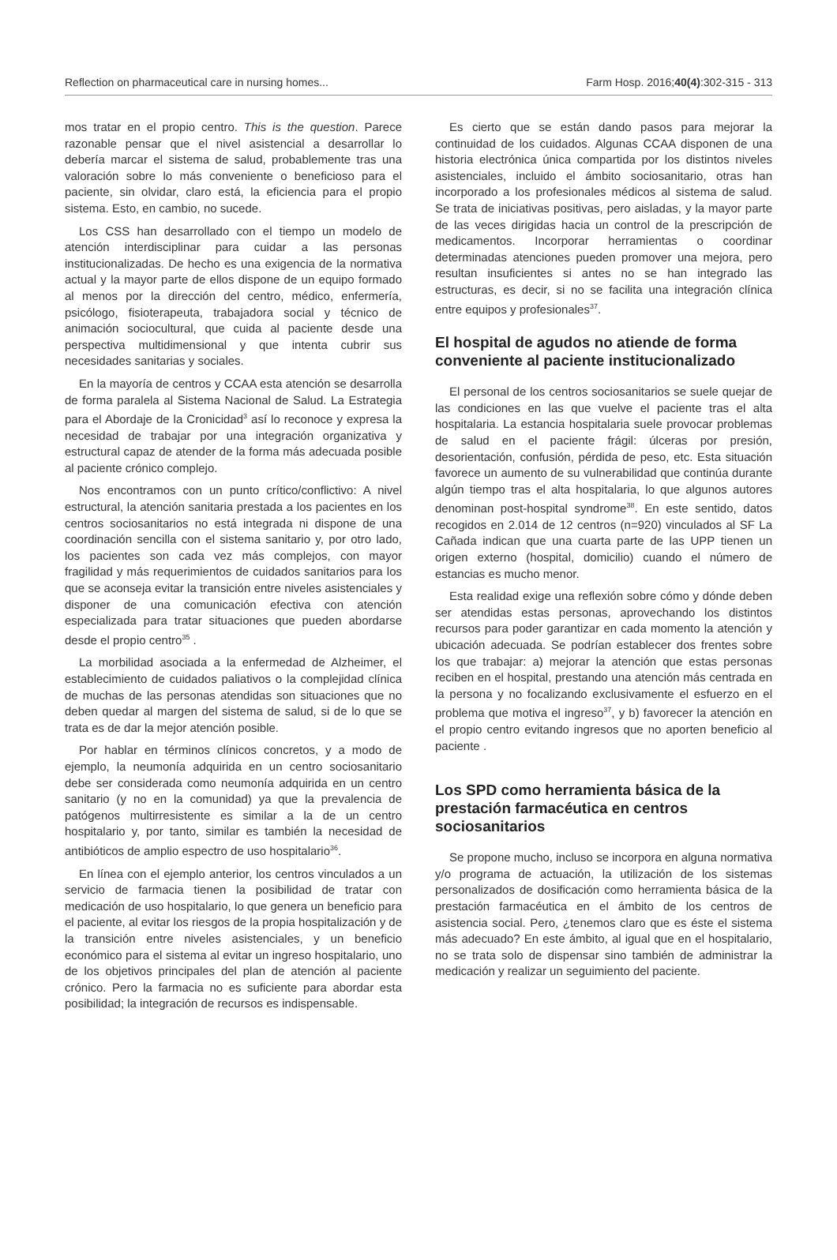Reflection on pharmaceutical care in nursing homes... Farm Hosp. 2016;40(4):302-315 - 313
mos tratar en el propio centro. This is the question. Parece razonable pensar que el nivel asistencial a desarrollar lo debería marcar el sistema de salud, probablemente tras una valoración sobre lo más conveniente o beneficioso para el paciente, sin olvidar, claro está, la eficiencia para el propio sistema. Esto, en cambio, no sucede.
Los CSS han desarrollado con el tiempo un modelo de atención interdisciplinar para cuidar a las personas institucionalizadas. De hecho es una exigencia de la normativa actual y la mayor parte de ellos dispone de un equipo formado al menos por la dirección del centro, médico, enfermería, psicólogo, fisioterapeuta, trabajadora social y técnico de animación sociocultural, que cuida al paciente desde una perspectiva multidimensional y que intenta cubrir sus necesidades sanitarias y sociales.
En la mayoría de centros y CCAA esta atención se desarrolla de forma paralela al Sistema Nacional de Salud. La Estrategia para el Abordaje de la Cronicidad<sup>3</sup> así lo reconoce y expresa la necesidad de trabajar por una integración organizativa y estructural capaz de atender de la forma más adecuada posible al paciente crónico complejo.
Nos encontramos con un punto crítico/conflictivo: A nivel estructural, la atención sanitaria prestada a los pacientes en los centros sociosanitarios no está integrada ni dispone de una coordinación sencilla con el sistema sanitario y, por otro lado, los pacientes son cada vez más complejos, con mayor fragilidad y más requerimientos de cuidados sanitarios para los que se aconseja evitar la transición entre niveles asistenciales y disponer de una comunicación efectiva con atención especializada para tratar situaciones que pueden abordarse desde el propio centro<sup>35</sup> .
La morbilidad asociada a la enfermedad de Alzheimer, el establecimiento de cuidados paliativos o la complejidad clínica de muchas de las personas atendidas son situaciones que no deben quedar al margen del sistema de salud, si de lo que se trata es de dar la mejor atención posible.
Por hablar en términos clínicos concretos, y a modo de ejemplo, la neumonía adquirida en un centro sociosanitario debe ser considerada como neumonía adquirida en un centro sanitario (y no en la comunidad) ya que la prevalencia de patógenos multirresistente es similar a la de un centro hospitalario y, por tanto, similar es también la necesidad de antibióticos de amplio espectro de uso hospitalario<sup>36</sup>.
En línea con el ejemplo anterior, los centros vinculados a un servicio de farmacia tienen la posibilidad de tratar con medicación de uso hospitalario, lo que genera un beneficio para el paciente, al evitar los riesgos de la propia hospitalización y de la transición entre niveles asistenciales, y un beneficio económico para el sistema al evitar un ingreso hospitalario, uno de los objetivos principales del plan de atención al paciente crónico. Pero la farmacia no es suficiente para abordar esta posibilidad; la integración de recursos es indispensable.
Es cierto que se están dando pasos para mejorar la continuidad de los cuidados. Algunas CCAA disponen de una historia electrónica única compartida por los distintos niveles asistenciales, incluido el ámbito sociosanitario, otras han incorporado a los profesionales médicos al sistema de salud. Se trata de iniciativas positivas, pero aisladas, y la mayor parte de las veces dirigidas hacia un control de la prescripción de medicamentos. Incorporar herramientas o coordinar determinadas atenciones pueden promover una mejora, pero resultan insuficientes si antes no se han integrado las estructuras, es decir, si no se facilita una integración clínica entre equipos y profesionales<sup>37</sup>.
El hospital de agudos no atiende de forma conveniente al paciente institucionalizado
El personal de los centros sociosanitarios se suele quejar de las condiciones en las que vuelve el paciente tras el alta hospitalaria. La estancia hospitalaria suele provocar problemas de salud en el paciente frágil: úlceras por presión, desorientación, confusión, pérdida de peso, etc. Esta situación favorece un aumento de su vulnerabilidad que continúa durante algún tiempo tras el alta hospitalaria, lo que algunos autores denominan post-hospital syndrome<sup>38</sup>. En este sentido, datos recogidos en 2.014 de 12 centros (n=920) vinculados al SF La Cañada indican que una cuarta parte de las UPP tienen un origen externo (hospital, domicilio) cuando el número de estancias es mucho menor.
Esta realidad exige una reflexión sobre cómo y dónde deben ser atendidas estas personas, aprovechando los distintos recursos para poder garantizar en cada momento la atención y ubicación adecuada. Se podrían establecer dos frentes sobre los que trabajar: a) mejorar la atención que estas personas reciben en el hospital, prestando una atención más centrada en la persona y no focalizando exclusivamente el esfuerzo en el problema que motiva el ingreso<sup>37</sup>, y b) favorecer la atención en el propio centro evitando ingresos que no aporten beneficio al paciente .
Los SPD como herramienta básica de la prestación farmacéutica en centros sociosanitarios
Se propone mucho, incluso se incorpora en alguna normativa y/o programa de actuación, la utilización de los sistemas personalizados de dosificación como herramienta básica de la prestación farmacéutica en el ámbito de los centros de asistencia social. Pero, ¿tenemos claro que es éste el sistema más adecuado? En este ámbito, al igual que en el hospitalario, no se trata solo de dispensar sino también de administrar la medicación y realizar un seguimiento del paciente.